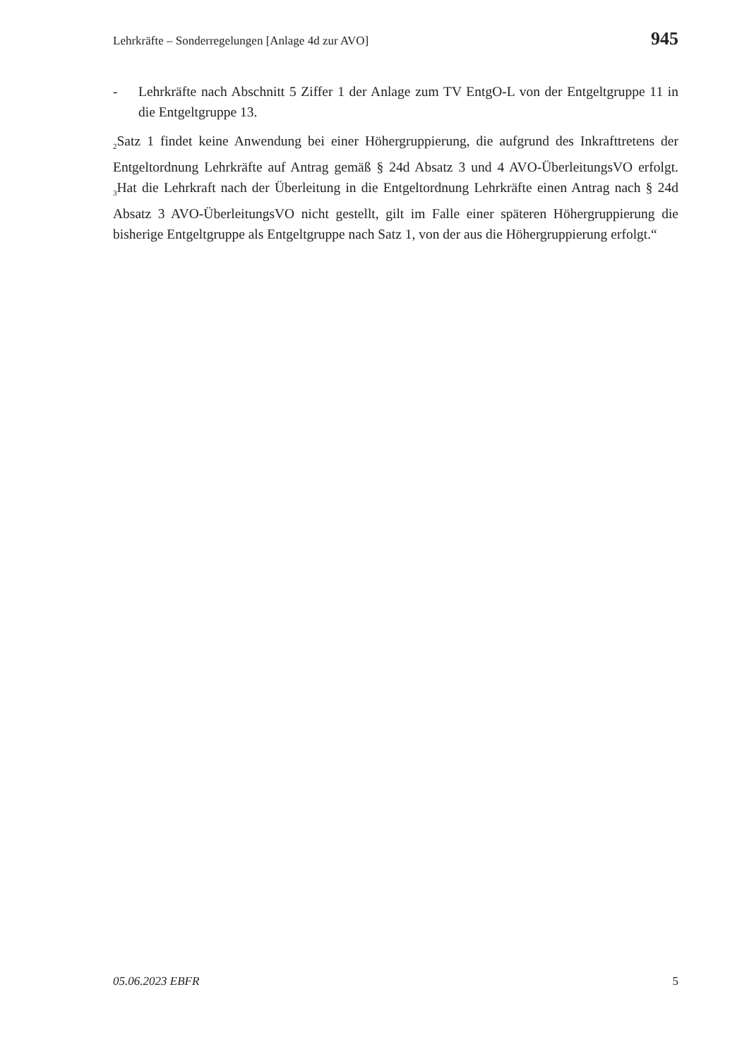Lehrkräfte – Sonderregelungen [Anlage 4d zur AVO] 945
- Lehrkräfte nach Abschnitt 5 Ziffer 1 der Anlage zum TV EntgO-L von der Entgelt­gruppe 11 in die Entgeltgruppe 13.
<sub>2</sub>Satz 1 findet keine Anwendung bei einer Höhergruppierung, die aufgrund des Inkraft­tretens der Entgeltordnung Lehrkräfte auf Antrag gemäß § 24d Absatz 3 und 4 AVO-ÜberleitungsVO erfolgt. <sub>3</sub>Hat die Lehrkraft nach der Überleitung in die Entgeltordnung Lehrkräfte einen Antrag nach § 24d Absatz 3 AVO-ÜberleitungsVO nicht gestellt, gilt im Falle einer späteren Höhergruppierung die bisherige Entgeltgruppe als Entgeltgruppe nach Satz 1, von der aus die Höhergruppierung erfolgt.“
05.06.2023 EBFR 5